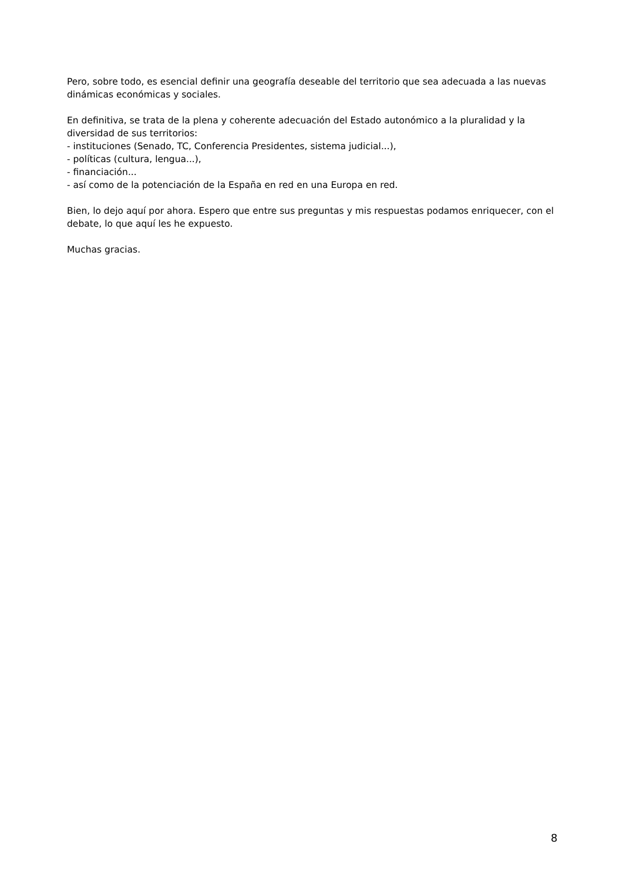Pero, sobre todo, es esencial definir una geografía deseable del territorio que sea adecuada a las nuevas dinámicas económicas y sociales.
En definitiva, se trata de la plena y coherente adecuación del Estado autonómico a la pluralidad y la diversidad de sus territorios:
- instituciones (Senado, TC, Conferencia Presidentes, sistema judicial...),
- políticas (cultura, lengua...),
- financiación...
- así como de la potenciación de la España en red en una Europa en red.
Bien, lo dejo aquí por ahora. Espero que entre sus preguntas y mis respuestas podamos enriquecer, con el debate, lo que aquí les he expuesto.
Muchas gracias.
8